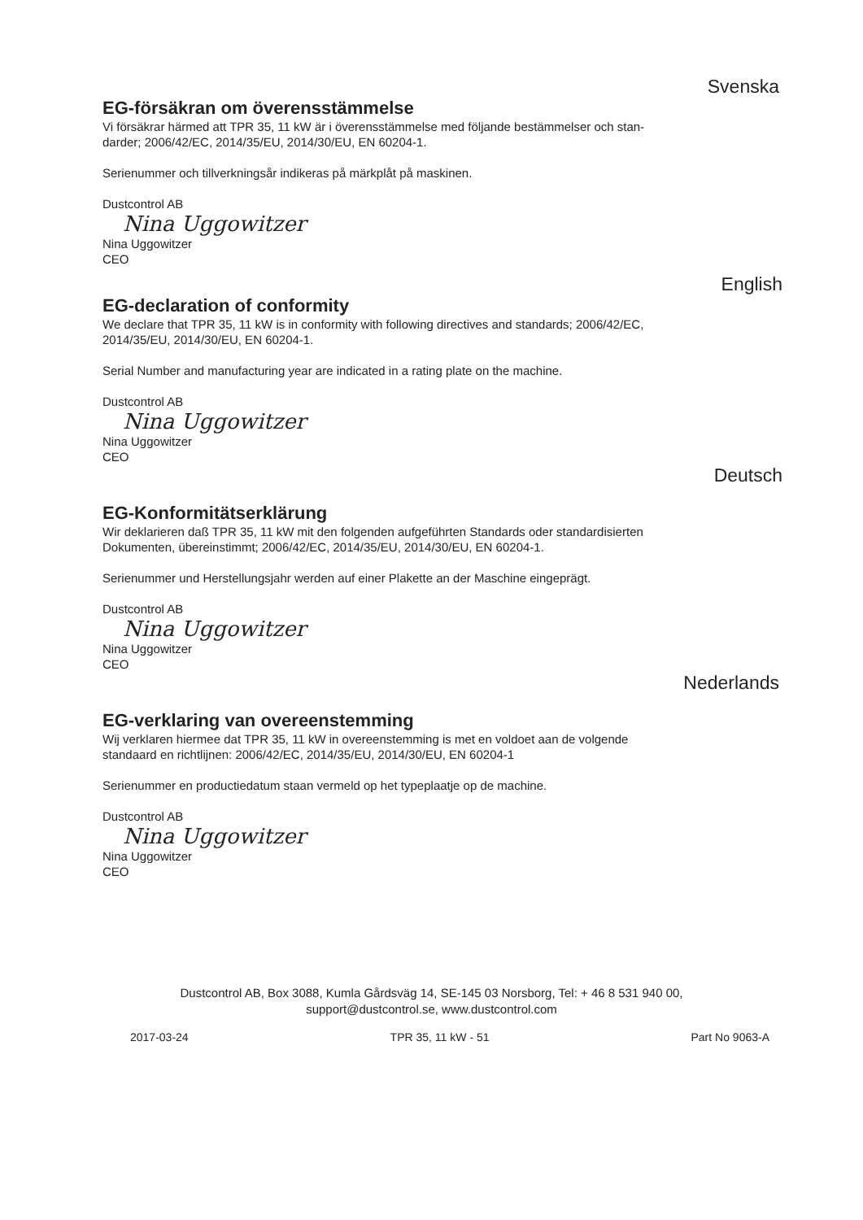Svenska
EG-försäkran om överensstämmelse
Vi försäkrar härmed att TPR 35, 11 kW är i överensstämmelse med följande bestämmelser och stan-
darder; 2006/42/EC, 2014/35/EU, 2014/30/EU, EN 60204-1.
Serienummer och tillverkningsår indikeras på märkplåt på maskinen.
Dustcontrol AB
Nina Uggowitzer
Nina Uggowitzer
CEO
English
EG-declaration of conformity
We declare that TPR 35, 11 kW is in conformity with following directives and standards; 2006/42/EC,
2014/35/EU, 2014/30/EU, EN 60204-1.
Serial Number and manufacturing year are indicated in a rating plate on the machine.
Dustcontrol AB
Nina Uggowitzer
Nina Uggowitzer
CEO
Deutsch
EG-Konformitätserklärung
Wir deklarieren daß TPR 35, 11 kW mit den folgenden aufgeführten Standards oder standardisierten
Dokumenten, übereinstimmt; 2006/42/EC, 2014/35/EU, 2014/30/EU, EN 60204-1.
Serienummer und Herstellungsjahr werden auf einer Plakette an der Maschine eingeprägt.
Dustcontrol AB
Nina Uggowitzer
Nina Uggowitzer
CEO
Nederlands
EG-verklaring van overeenstemming
Wij verklaren hiermee dat TPR 35, 11 kW in overeenstemming is met en voldoet aan de volgende
standaard en richtlijnen: 2006/42/EC, 2014/35/EU, 2014/30/EU, EN 60204-1
Serienummer en productiedatum staan vermeld op het typeplaatje op de machine.
Dustcontrol AB
Nina Uggowitzer
Nina Uggowitzer
CEO
Dustcontrol AB, Box 3088, Kumla Gårdsväg 14, SE-145 03 Norsborg, Tel: + 46 8 531 940 00,
support@dustcontrol.se, www.dustcontrol.com
2017-03-24 TPR 35, 11 kW - 51 Part No 9063-A